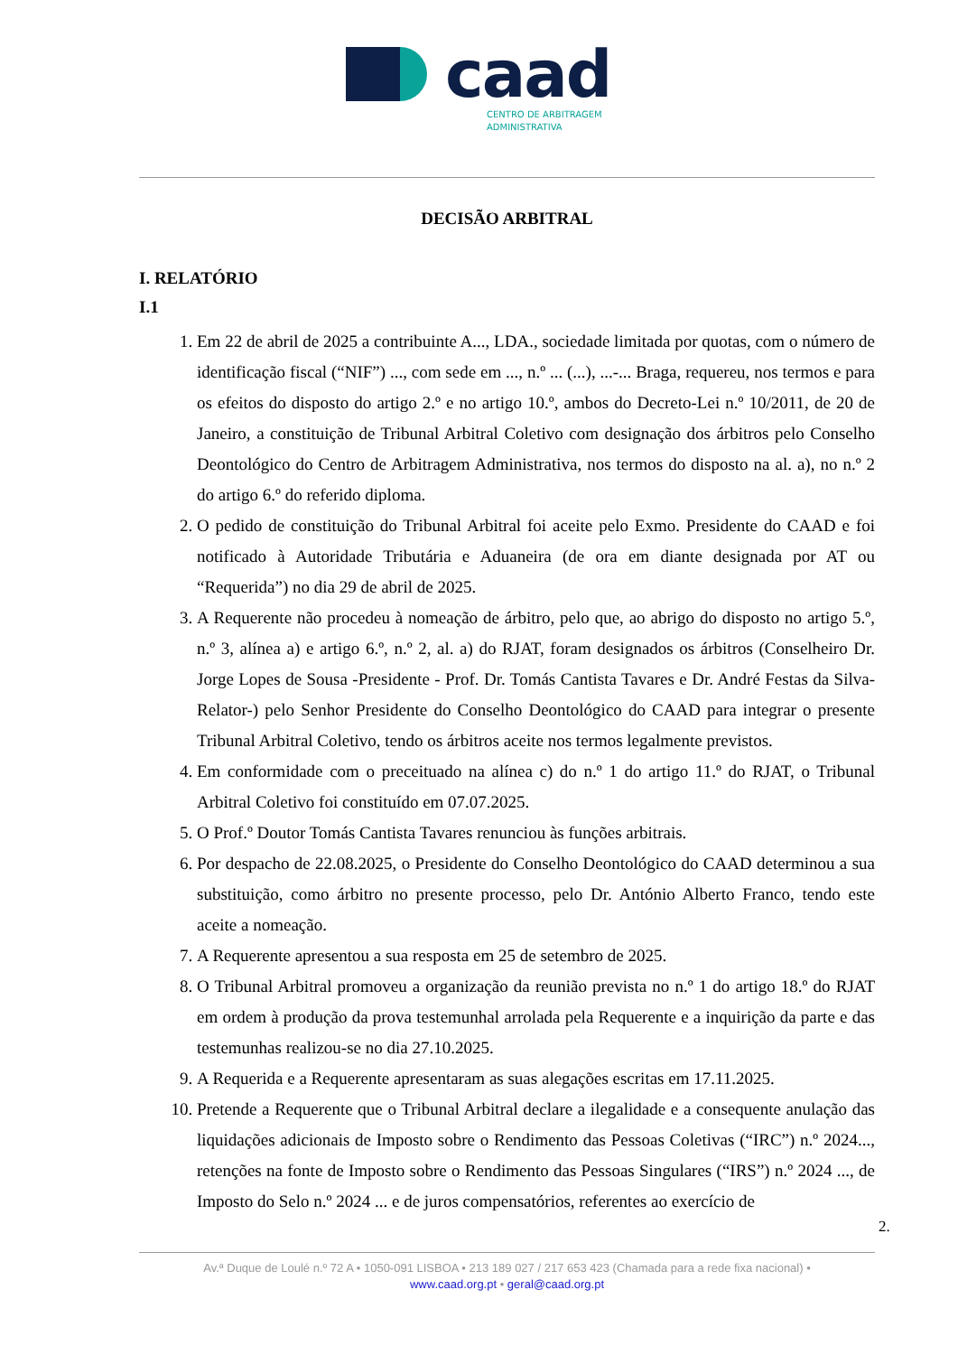caad
CENTRO DE ARBITRAGEM
ADMINISTRATIVA
DECISÃO ARBITRAL
I. RELATÓRIO
I.1
1. Em 22 de abril de 2025 a contribuinte A..., LDA., sociedade limitada por quotas, com o número de identificação fiscal (“NIF”) ..., com sede em ..., n.º ... (...), ...-... Braga, requereu, nos termos e para os efeitos do disposto do artigo 2.º e no artigo 10.º, ambos do Decreto-Lei n.º 10/2011, de 20 de Janeiro, a constituição de Tribunal Arbitral Coletivo com designação dos árbitros pelo Conselho Deontológico do Centro de Arbitragem Administrativa, nos termos do disposto na al. a), no n.º 2 do artigo 6.º do referido diploma.
2. O pedido de constituição do Tribunal Arbitral foi aceite pelo Exmo. Presidente do CAAD e foi notificado à Autoridade Tributária e Aduaneira (de ora em diante designada por AT ou “Requerida”) no dia 29 de abril de 2025.
3. A Requerente não procedeu à nomeação de árbitro, pelo que, ao abrigo do disposto no artigo 5.º, n.º 3, alínea a) e artigo 6.º, n.º 2, al. a) do RJAT, foram designados os árbitros (Conselheiro Dr. Jorge Lopes de Sousa -Presidente - Prof. Dr. Tomás Cantista Tavares e Dr. André Festas da Silva-Relator-) pelo Senhor Presidente do Conselho Deontológico do CAAD para integrar o presente Tribunal Arbitral Coletivo, tendo os árbitros aceite nos termos legalmente previstos.
4. Em conformidade com o preceituado na alínea c) do n.º 1 do artigo 11.º do RJAT, o Tribunal Arbitral Coletivo foi constituído em 07.07.2025.
5. O Prof.º Doutor Tomás Cantista Tavares renunciou às funções arbitrais.
6. Por despacho de 22.08.2025, o Presidente do Conselho Deontológico do CAAD determinou a sua substituição, como árbitro no presente processo, pelo Dr. António Alberto Franco, tendo este aceite a nomeação.
7. A Requerente apresentou a sua resposta em 25 de setembro de 2025.
8. O Tribunal Arbitral promoveu a organização da reunião prevista no n.º 1 do artigo 18.º do RJAT em ordem à produção da prova testemunhal arrolada pela Requerente e a inquirição da parte e das testemunhas realizou-se no dia 27.10.2025.
9. A Requerida e a Requerente apresentaram as suas alegações escritas em 17.11.2025.
10. Pretende a Requerente que o Tribunal Arbitral declare a ilegalidade e a consequente anulação das liquidações adicionais de Imposto sobre o Rendimento das Pessoas Coletivas (“IRC”) n.º 2024..., retenções na fonte de Imposto sobre o Rendimento das Pessoas Singulares (“IRS”) n.º 2024 ..., de Imposto do Selo n.º 2024 ... e de juros compensatórios, referentes ao exercício de
2.
Av.ª Duque de Loulé n.º 72 A • 1050-091 LISBOA • 213 189 027 / 217 653 423 (Chamada para a rede fixa nacional) •
www.caad.org.pt • geral@caad.org.pt